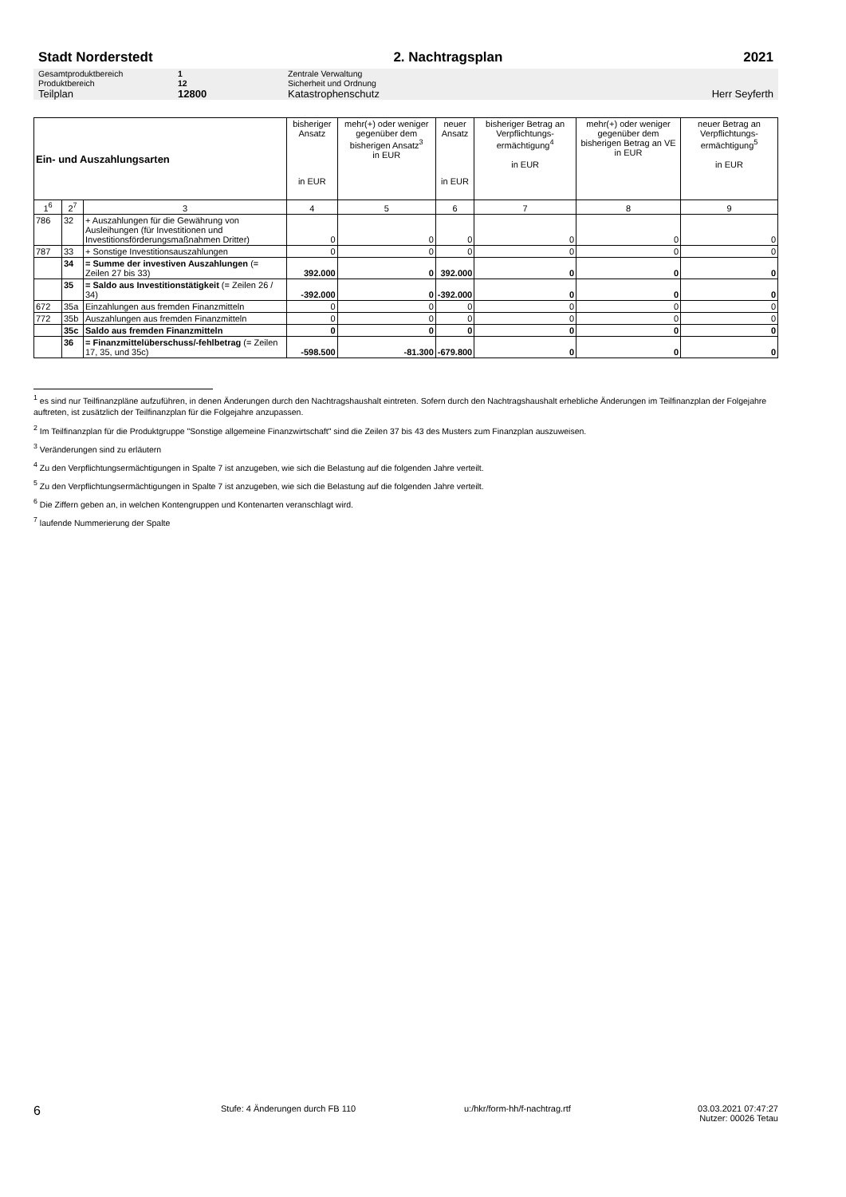Stadt Norderstedt 2. Nachtragsplan 2021
Gesamtproduktbereich 1 Zentrale Verwaltung
Produktbereich 12 Sicherheit und Ordnung
Teilplan 12800 Katastrophenschutz Herr Seyferth
| Ein- und Auszahlungsarten | | | bisheriger Ansatz in EUR | mehr(+) oder weniger gegenüber dem bisherigen Ansatz<sup>3</sup> in EUR | neuer Ansatz in EUR | bisheriger Betrag an Verpflichtungs-ermächtigung<sup>4</sup> in EUR | mehr(+) oder weniger gegenüber dem bisherigen Betrag an VE in EUR | neuer Betrag an Verpflichtungs-ermächtigung<sup>5</sup> in EUR |
| --- | --- | --- | --- | --- | --- | --- | --- | --- |
| 1<sup>6</sup> | 2<sup>7</sup> | 3 | 4 | 5 | 6 | 7 | 8 | 9 |
| 786 | 32 | + Auszahlungen für die Gewährung von Ausleihungen (für Investitionen und Investitionsförderungsmaßnahmen Dritter) | 0 | 0 | 0 | 0 | 0 | 0 |
| 787 | 33 | + Sonstige Investitionsauszahlungen | 0 | 0 | 0 | 0 | 0 | 0 |
| | 34 | = Summe der investiven Auszahlungen (= Zeilen 27 bis 33) | 392.000 | 0 | 392.000 | 0 | 0 | 0 |
| | 35 | = Saldo aus Investitionstätigkeit (= Zeilen 26 / 34) | -392.000 | 0 | -392.000 | 0 | 0 | 0 |
| 672 | 35a | Einzahlungen aus fremden Finanzmitteln | 0 | 0 | 0 | 0 | 0 | 0 |
| 772 | 35b | Auszahlungen aus fremden Finanzmitteln | 0 | 0 | 0 | 0 | 0 | 0 |
| | 35c | Saldo aus fremden Finanzmitteln | 0 | 0 | 0 | 0 | 0 | 0 |
| | 36 | = Finanzmittelüberschuss/-fehlbetrag (= Zeilen 17, 35, und 35c) | -598.500 | -81.300 | -679.800 | 0 | 0 | 0 |
<sup>1</sup> es sind nur Teilfinanzpläne aufzuführen, in denen Änderungen durch den Nachtragshaushalt eintreten. Sofern durch den Nachtragshaushalt erhebliche Änderungen im Teilfinanzplan der Folgejahre auftreten, ist zusätzlich der Teilfinanzplan für die Folgejahre anzupassen.
<sup>2</sup> Im Teilfinanzplan für die Produktgruppe "Sonstige allgemeine Finanzwirtschaft" sind die Zeilen 37 bis 43 des Musters zum Finanzplan auszuweisen.
<sup>3</sup> Veränderungen sind zu erläutern
<sup>4</sup> Zu den Verpflichtungsermächtigungen in Spalte 7 ist anzugeben, wie sich die Belastung auf die folgenden Jahre verteilt.
<sup>5</sup> Zu den Verpflichtungsermächtigungen in Spalte 7 ist anzugeben, wie sich die Belastung auf die folgenden Jahre verteilt.
<sup>6</sup> Die Ziffern geben an, in welchen Kontengruppen und Kontenarten veranschlagt wird.
<sup>7</sup> laufende Nummerierung der Spalte
6 Stufe: 4 Änderungen durch FB 110 u:/hkr/form-hh/f-nachtrag.rtf 03.03.2021 07:47:27
Nutzer: 00026 Tetau